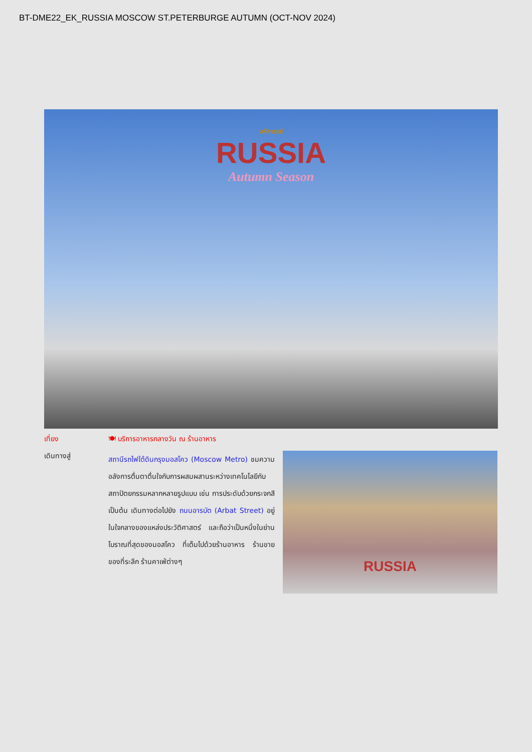BT-DME22_EK_RUSSIA MOSCOW ST.PETERBURGE AUTUMN (OCT-NOV 2024)
มหัศจรรย์
RUSSIA
Autumn Season
เที่ยง 🍽 บริการอาหารกลางวัน ณ ร้านอาหาร
เดินทางสู่
สถานีรถไฟใต้ดินกรุงมอสโคว (Moscow Metro) ชมความอลังการตื่นตาตื่นใจกับการผสมผสานระหว่างเทคโนโลยีกับสถาปัตยกรรมหลากหลายรูปแบบ เช่น การประดับด้วยกระจกสี เป็นต้น เดินทางต่อไปยัง ถนนอารบัต (Arbat Street) อยู่ในใจกลางของแหล่งประวัติศาสตร์ และถือว่าเป็นหนึ่งในย่านโบราณที่สุดของมอสโคว ที่เต็มไปด้วยร้านอาหาร ร้านขายของที่ระลึก ร้านคาเฟ่ต่างๆ
RUSSIA